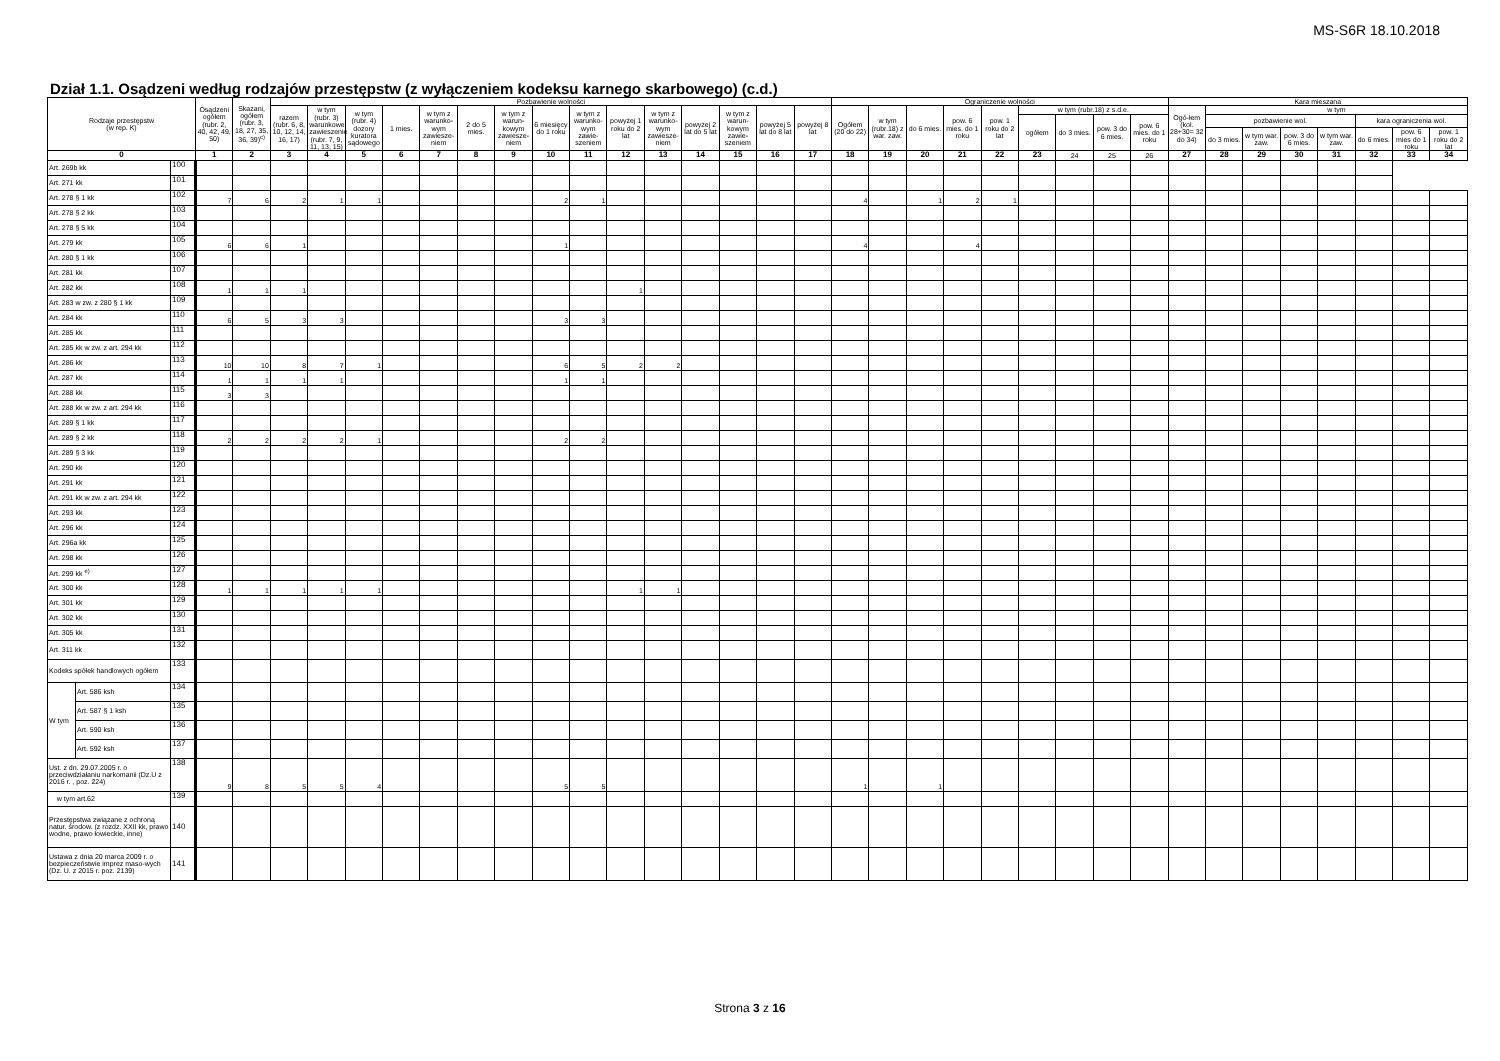MS-S6R 18.10.2018
Dział 1.1. Osądzeni według rodzajów przestępstw (z wyłączeniem kodeksu karnego skarbowego) (c.d.)
| Rodzaje przestępstw (w rep. K) | | | Osądzeni ogółem (rubr. 2, 40, 42, 49, 50) | Skazani, ogółem (rubr. 3, 18, 27, 35, 36, 39)<sup>c)</sup> | Pozbawienie wolności | | | | | | | | | | | | | | | Ograniczenie wolności | | | | | | | | | Kara mieszana | | | | | | | |
| --- | --- | --- | --- | --- | --- | --- | --- | --- | --- | --- | --- | --- | --- | --- | --- | --- | --- | --- | --- | --- | --- | --- | --- | --- | --- | --- | --- | --- | --- | --- | --- | --- | --- | --- | --- | --- |
| | | | | | razem (rubr. 6, 8, 10, 12, 14, 16, 17) | w tym (rubr. 3) warunkowe zawieszenie (rubr. 7, 9, 11, 13, 15) | w tym (rubr. 4) dozory kuratora sądowego | 1 mies. | w tym z warunko-wym zawiesze-niem | 2 do 5 mies. | w tym z warun-kowym zawiesze-niem | 6 miesięcy do 1 roku | w tym z warunko-wym zawie-szeniem | powyżej 1 roku do 2 lat | w tym z warunko-wym zawiesze-niem | powyżej 2 lat do 5 lat | w tym z warun-kowym zawie-szeniem | powyżej 5 lat do 8 lat | powyżej 8 lat | Ogółem (20 do 22) | w tym (rubr.18) z war. zaw. | do 6 mies. | pow. 6 mies. do 1 roku | pow. 1 roku do 2 lat | w tym (rubr.18) z s.d.e. | | | | Ogó-łem (kol. 28+30= 32 do 34) | w tym | | | | | | |
| | | | | | | | | | | | | | | | | | | | | | | | | | ogółem | do 3 mies. | pow. 3 do 6 mies. | pow. 6 mies. do 1 roku | | pozbawienie wol. | | | | kara ograniczenia wol. | | |
| | | | | | | | | | | | | | | | | | | | | | | | | | | | | | | do 3 mies. | w tym war. zaw. | pow. 3 do 6 mies. | w tym war. zaw. | do 6 mies. | pow. 6 mies do 1 roku | pow. 1 roku do 2 lat |
| 0 | | | 1 | 2 | 3 | 4 | 5 | 6 | 7 | 8 | 9 | 10 | 11 | 12 | 13 | 14 | 15 | 16 | 17 | 18 | 19 | 20 | 21 | 22 | 23 | 24 | 25 | 26 | 27 | 28 | 29 | 30 | 31 | 32 | 33 | 34 |
| Art. 269b kk | | 100 | | | | | | | | | | | | | | | | | | | | | | | | | | | | | | | | | | |
| Art. 271 kk | | 101 | | | | | | | | | | | | | | | | | | | | | | | | | | | | | | | | | | |
| Art. 278 § 1 kk | | 102 | 7 | 6 | 2 | 1 | 1 | | | | | 2 | 1 | | | | | | | 4 | | 1 | 2 | 1 | | | | | | | | | | | | |
| Art. 278 § 2 kk | | 103 | | | | | | | | | | | | | | | | | | | | | | | | | | | | | | | | | | |
| Art. 278 § 5 kk | | 104 | | | | | | | | | | | | | | | | | | | | | | | | | | | | | | | | | | |
| Art. 279 kk | | 105 | 6 | 6 | 1 | | | | | | | 1 | | | | | | | | 4 | | | 4 | | | | | | | | | | | | | |
| Art. 280 § 1 kk | | 106 | | | | | | | | | | | | | | | | | | | | | | | | | | | | | | | | | | |
| Art. 281 kk | | 107 | | | | | | | | | | | | | | | | | | | | | | | | | | | | | | | | | | |
| Art. 282 kk | | 108 | 1 | 1 | 1 | | | | | | | | | 1 | | | | | | | | | | | | | | | | | | | | | | |
| Art. 283 w zw. z 280 § 1 kk | | 109 | | | | | | | | | | | | | | | | | | | | | | | | | | | | | | | | | | |
| Art. 284 kk | | 110 | 6 | 5 | 3 | 3 | | | | | | 3 | 3 | | | | | | | | | | | | | | | | | | | | | | | |
| Art. 285 kk | | 111 | | | | | | | | | | | | | | | | | | | | | | | | | | | | | | | | | | |
| Art. 285 kk w zw. z art. 294 kk | | 112 | | | | | | | | | | | | | | | | | | | | | | | | | | | | | | | | | | |
| Art. 286 kk | | 113 | 10 | 10 | 8 | 7 | 1 | | | | | 6 | 5 | 2 | 2 | | | | | | | | | | | | | | | | | | | | | |
| Art. 287 kk | | 114 | 1 | 1 | 1 | 1 | | | | | | 1 | 1 | | | | | | | | | | | | | | | | | | | | | | | |
| Art. 288 kk | | 115 | 3 | 3 | | | | | | | | | | | | | | | | | | | | | | | | | | | | | | | | |
| Art. 288 kk w zw. z art. 294 kk | | 116 | | | | | | | | | | | | | | | | | | | | | | | | | | | | | | | | | | |
| Art. 289 § 1 kk | | 117 | | | | | | | | | | | | | | | | | | | | | | | | | | | | | | | | | | |
| Art. 289 § 2 kk | | 118 | 2 | 2 | 2 | 2 | 1 | | | | | 2 | 2 | | | | | | | | | | | | | | | | | | | | | | | |
| Art. 289 § 3 kk | | 119 | | | | | | | | | | | | | | | | | | | | | | | | | | | | | | | | | | |
| Art. 290 kk | | 120 | | | | | | | | | | | | | | | | | | | | | | | | | | | | | | | | | | |
| Art. 291 kk | | 121 | | | | | | | | | | | | | | | | | | | | | | | | | | | | | | | | | | |
| Art. 291 kk w zw. z art. 294 kk | | 122 | | | | | | | | | | | | | | | | | | | | | | | | | | | | | | | | | | |
| Art. 293 kk | | 123 | | | | | | | | | | | | | | | | | | | | | | | | | | | | | | | | | | |
| Art. 296 kk | | 124 | | | | | | | | | | | | | | | | | | | | | | | | | | | | | | | | | | |
| Art. 296a kk | | 125 | | | | | | | | | | | | | | | | | | | | | | | | | | | | | | | | | | |
| Art. 298 kk | | 126 | | | | | | | | | | | | | | | | | | | | | | | | | | | | | | | | | | |
| Art. 299 kk <sup>e)</sup> | | 127 | | | | | | | | | | | | | | | | | | | | | | | | | | | | | | | | | | |
| Art. 300 kk | | 128 | 1 | 1 | 1 | 1 | 1 | | | | | | | 1 | 1 | | | | | | | | | | | | | | | | | | | | | |
| Art. 301 kk | | 129 | | | | | | | | | | | | | | | | | | | | | | | | | | | | | | | | | | |
| Art. 302 kk | | 130 | | | | | | | | | | | | | | | | | | | | | | | | | | | | | | | | | | |
| Art. 305 kk | | 131 | | | | | | | | | | | | | | | | | | | | | | | | | | | | | | | | | | |
| Art. 311 kk | | 132 | | | | | | | | | | | | | | | | | | | | | | | | | | | | | | | | | | |
| Kodeks spółek handlowych ogółem | | 133 | | | | | | | | | | | | | | | | | | | | | | | | | | | | | | | | | | |
| W tym | Art. 586 ksh | 134 | | | | | | | | | | | | | | | | | | | | | | | | | | | | | | | | | | |
| | Art. 587 § 1 ksh | 135 | | | | | | | | | | | | | | | | | | | | | | | | | | | | | | | | | | |
| | Art. 590 ksh | 136 | | | | | | | | | | | | | | | | | | | | | | | | | | | | | | | | | | |
| | Art. 592 ksh | 137 | | | | | | | | | | | | | | | | | | | | | | | | | | | | | | | | | | |
| Ust. z dn. 29.07.2005 r. o przeciwdziałaniu narkomanii (Dz.U z 2016 r. , poz. 224) | | 138 | 9 | 8 | 5 | 5 | 4 | | | | | 5 | 5 | | | | | | | 1 | | 1 | | | | | | | | | | | | | | |
| w tym art.62 | | 139 | | | | | | | | | | | | | | | | | | | | | | | | | | | | | | | | | | |
| Przestępstwa związane z ochroną natur. środow. (z rozdz. XXII kk, prawo wodne, prawo łowieckie, inne) | | 140 | | | | | | | | | | | | | | | | | | | | | | | | | | | | | | | | | | |
| Ustawa z dnia 20 marca 2009 r. o bezpieczeństwie imprez maso-wych (Dz. U. z 2015 r. poz. 2139) | | 141 | | | | | | | | | | | | | | | | | | | | | | | | | | | | | | | | | | |
Strona 3 z 16